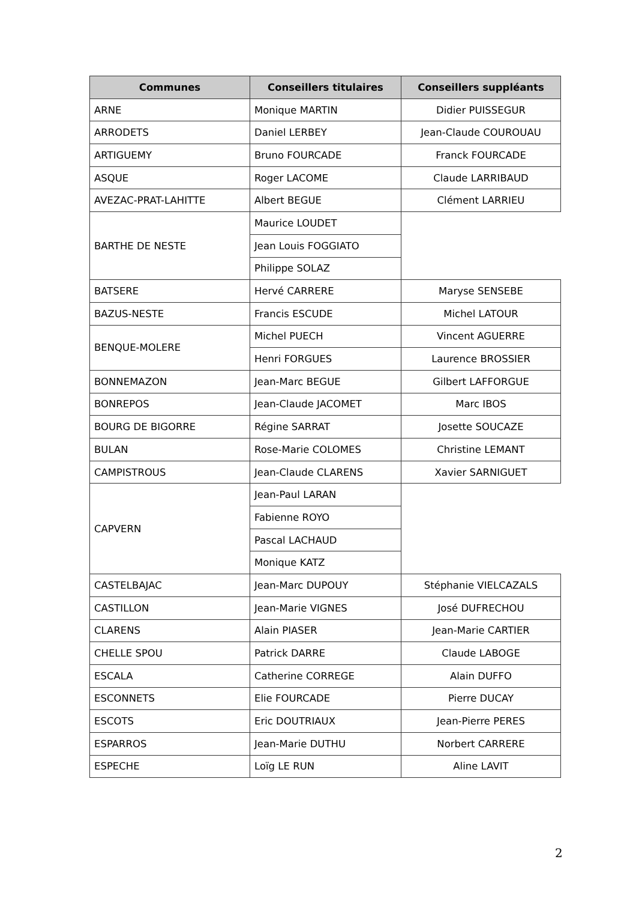| Communes | Conseillers titulaires | Conseillers suppléants |
| --- | --- | --- |
| ARNE | Monique MARTIN | Didier PUISSEGUR |
| ARRODETS | Daniel LERBEY | Jean-Claude COUROUAU |
| ARTIGUEMY | Bruno FOURCADE | Franck FOURCADE |
| ASQUE | Roger LACOME | Claude LARRIBAUD |
| AVEZAC-PRAT-LAHITTE | Albert BEGUE | Clément LARRIEU |
| BARTHE DE NESTE | Maurice LOUDET | |
| | Jean Louis FOGGIATO | |
| | Philippe SOLAZ | |
| BATSERE | Hervé CARRERE | Maryse SENSEBE |
| BAZUS-NESTE | Francis ESCUDE | Michel LATOUR |
| BENQUE-MOLERE | Michel PUECH | Vincent AGUERRE |
| | Henri FORGUES | Laurence BROSSIER |
| BONNEMAZON | Jean-Marc BEGUE | Gilbert LAFFORGUE |
| BONREPOS | Jean-Claude JACOMET | Marc IBOS |
| BOURG DE BIGORRE | Régine SARRAT | Josette SOUCAZE |
| BULAN | Rose-Marie COLOMES | Christine LEMANT |
| CAMPISTROUS | Jean-Claude CLARENS | Xavier SARNIGUET |
| CAPVERN | Jean-Paul LARAN | |
| | Fabienne ROYO | |
| | Pascal LACHAUD | |
| | Monique KATZ | |
| CASTELBAJAC | Jean-Marc DUPOUY | Stéphanie VIELCAZALS |
| CASTILLON | Jean-Marie VIGNES | José DUFRECHOU |
| CLARENS | Alain PIASER | Jean-Marie CARTIER |
| CHELLE SPOU | Patrick DARRE | Claude LABOGE |
| ESCALA | Catherine CORREGE | Alain DUFFO |
| ESCONNETS | Elie FOURCADE | Pierre DUCAY |
| ESCOTS | Eric DOUTRIAUX | Jean-Pierre PERES |
| ESPARROS | Jean-Marie DUTHU | Norbert CARRERE |
| ESPECHE | Loïg LE RUN | Aline LAVIT |
2